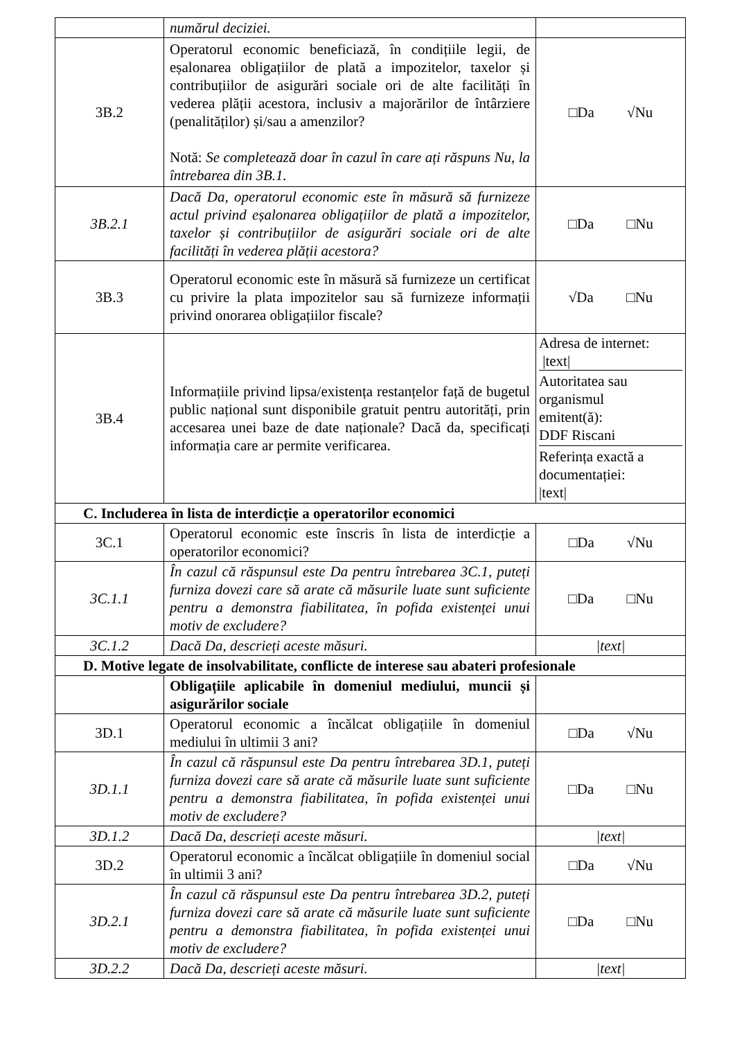| | numărul deciziei. | |
| 3B.2 | Operatorul economic beneficiază, în condițiile legii, de eșalonarea obligațiilor de plată a impozitelor, taxelor și contribuțiilor de asigurări sociale ori de alte facilități în vederea plății acestora, inclusiv a majorărilor de întârziere (penalităților) și/sau a amenzilor? Notă: Se completează doar în cazul în care ați răspuns Nu, la întrebarea din 3B.1. | □Da √Nu |
| 3B.2.1 | Dacă Da, operatorul economic este în măsură să furnizeze actul privind eșalonarea obligațiilor de plată a impozitelor, taxelor și contribuțiilor de asigurări sociale ori de alte facilități în vederea plății acestora? | □Da □Nu |
| 3B.3 | Operatorul economic este în măsură să furnizeze un certificat cu privire la plata impozitelor sau să furnizeze informații privind onorarea obligațiilor fiscale? | √Da □Nu |
| 3B.4 | Informațiile privind lipsa/existența restanțelor față de bugetul public național sunt disponibile gratuit pentru autorități, prin accesarea unei baze de date naționale? Dacă da, specificați informația care ar permite verificarea. | Adresa de internet: /text/ Autoritatea sau organismul emitent(ă): DDF Riscani Referința exactă a documentației: /text/ |
| C. Includerea în lista de interdicție a operatorilor economici | | |
| 3C.1 | Operatorul economic este înscris în lista de interdicție a operatorilor economici? | □Da √Nu |
| 3C.1.1 | În cazul că răspunsul este Da pentru întrebarea 3C.1, puteți furniza dovezi care să arate că măsurile luate sunt suficiente pentru a demonstra fiabilitatea, în pofida existenței unui motiv de excludere? | □Da □Nu |
| 3C.1.2 | Dacă Da, descrieți aceste măsuri. | /text/ |
| D. Motive legate de insolvabilitate, conflicte de interese sau abateri profesionale | | |
| | Obligațiile aplicabile în domeniul mediului, muncii și asigurărilor sociale | |
| 3D.1 | Operatorul economic a încălcat obligațiile în domeniul mediului în ultimii 3 ani? | □Da √Nu |
| 3D.1.1 | În cazul că răspunsul este Da pentru întrebarea 3D.1, puteți furniza dovezi care să arate că măsurile luate sunt suficiente pentru a demonstra fiabilitatea, în pofida existenței unui motiv de excludere? | □Da □Nu |
| 3D.1.2 | Dacă Da, descrieți aceste măsuri. | /text/ |
| 3D.2 | Operatorul economic a încălcat obligațiile în domeniul social în ultimii 3 ani? | □Da √Nu |
| 3D.2.1 | În cazul că răspunsul este Da pentru întrebarea 3D.2, puteți furniza dovezi care să arate că măsurile luate sunt suficiente pentru a demonstra fiabilitatea, în pofida existenței unui motiv de excludere? | □Da □Nu |
| 3D.2.2 | Dacă Da, descrieți aceste măsuri. | /text/ |